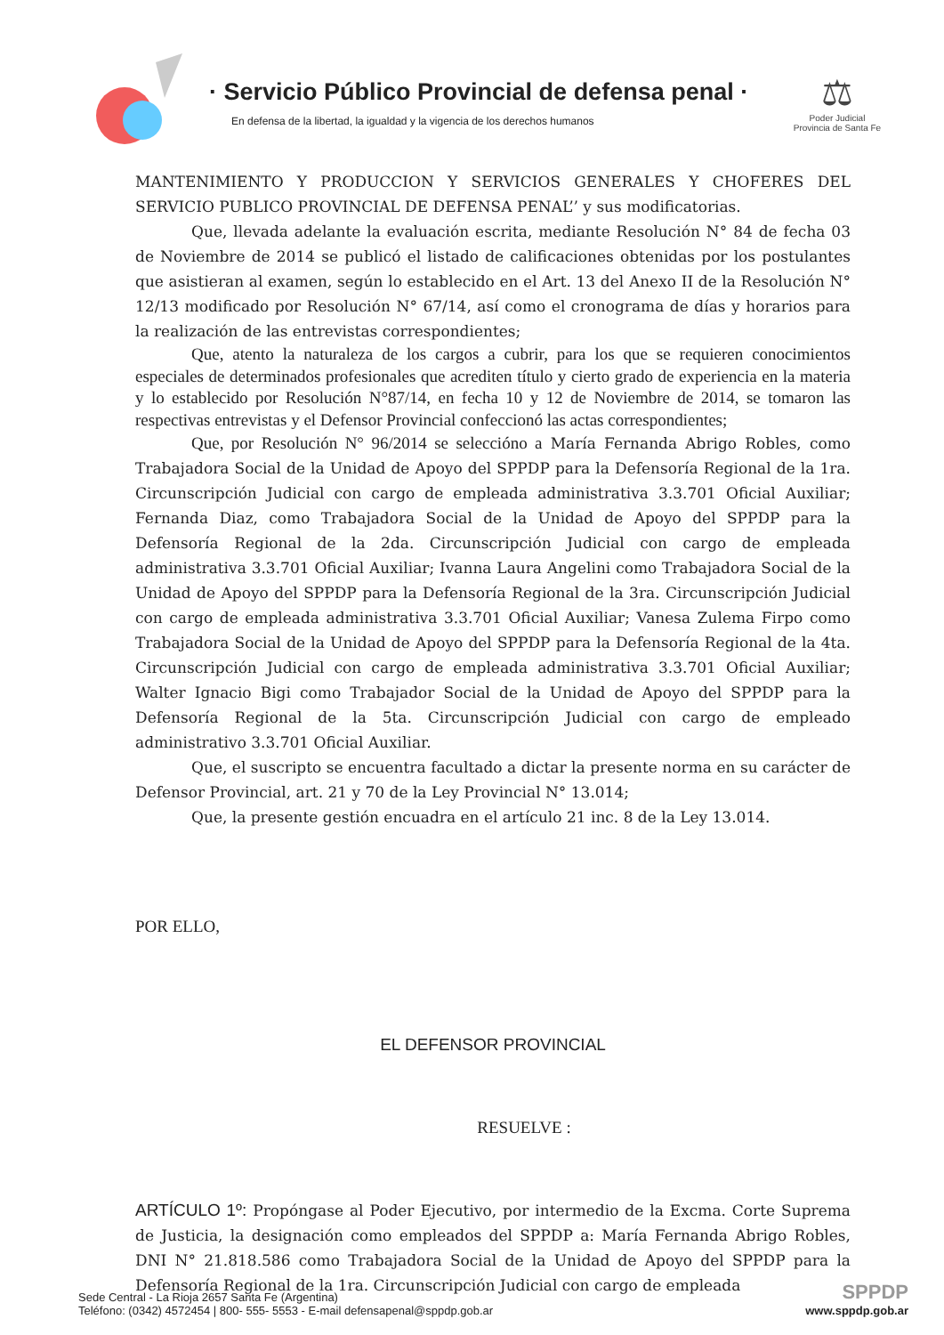· Servicio Público Provincial de defensa penal ·
En defensa de la libertad, la igualdad y la vigencia de los derechos humanos
⚖
Poder Judicial
Provincia de Santa Fe
MANTENIMIENTO Y PRODUCCION Y SERVICIOS GENERALES Y CHOFERES DEL SERVICIO PUBLICO PROVINCIAL DE DEFENSA PENAL’’ y sus modificatorias.
Que, llevada adelante la evaluación escrita, mediante Resolución N° 84 de fecha 03 de Noviembre de 2014 se publicó el listado de calificaciones obtenidas por los postulantes que asistieran al examen, según lo establecido en el Art. 13 del Anexo II de la Resolución N° 12/13 modificado por Resolución N° 67/14, así como el cronograma de días y horarios para la realización de las entrevistas correspondientes;
Que, atento la naturaleza de los cargos a cubrir, para los que se requieren conocimientos especiales de determinados profesionales que acrediten título y cierto grado de experiencia en la materia y lo establecido por Resolución N°87/14, en fecha 10 y 12 de Noviembre de 2014, se tomaron las respectivas entrevistas y el Defensor Provincial confeccionó las actas correspondientes;
Que, por Resolución N° 96/2014 se seleccióno a María Fernanda Abrigo Robles, como Trabajadora Social de la Unidad de Apoyo del SPPDP para la Defensoría Regional de la 1ra. Circunscripción Judicial con cargo de empleada administrativa 3.3.701 Oficial Auxiliar; Fernanda Diaz, como Trabajadora Social de la Unidad de Apoyo del SPPDP para la Defensoría Regional de la 2da. Circunscripción Judicial con cargo de empleada administrativa 3.3.701 Oficial Auxiliar; Ivanna Laura Angelini como Trabajadora Social de la Unidad de Apoyo del SPPDP para la Defensoría Regional de la 3ra. Circunscripción Judicial con cargo de empleada administrativa 3.3.701 Oficial Auxiliar; Vanesa Zulema Firpo como Trabajadora Social de la Unidad de Apoyo del SPPDP para la Defensoría Regional de la 4ta. Circunscripción Judicial con cargo de empleada administrativa 3.3.701 Oficial Auxiliar; Walter Ignacio Bigi como Trabajador Social de la Unidad de Apoyo del SPPDP para la Defensoría Regional de la 5ta. Circunscripción Judicial con cargo de empleado administrativo 3.3.701 Oficial Auxiliar.
Que, el suscripto se encuentra facultado a dictar la presente norma en su carácter de Defensor Provincial, art. 21 y 70 de la Ley Provincial N° 13.014;
Que, la presente gestión encuadra en el artículo 21 inc. 8 de la Ley 13.014.
POR ELLO,
EL DEFENSOR PROVINCIAL
RESUELVE :
ARTÍCULO 1º: Propóngase al Poder Ejecutivo, por intermedio de la Excma. Corte Suprema de Justicia, la designación como empleados del SPPDP a: María Fernanda Abrigo Robles, DNI N° 21.818.586 como Trabajadora Social de la Unidad de Apoyo del SPPDP para la Defensoría Regional de la 1ra. Circunscripción Judicial con cargo de empleada
Sede Central - La Rioja 2657 Santa Fe (Argentina)
Teléfono: (0342) 4572454 | 800- 555- 5553 - E-mail defensapenal@sppdp.gob.ar
SPPDP
www.sppdp.gob.ar